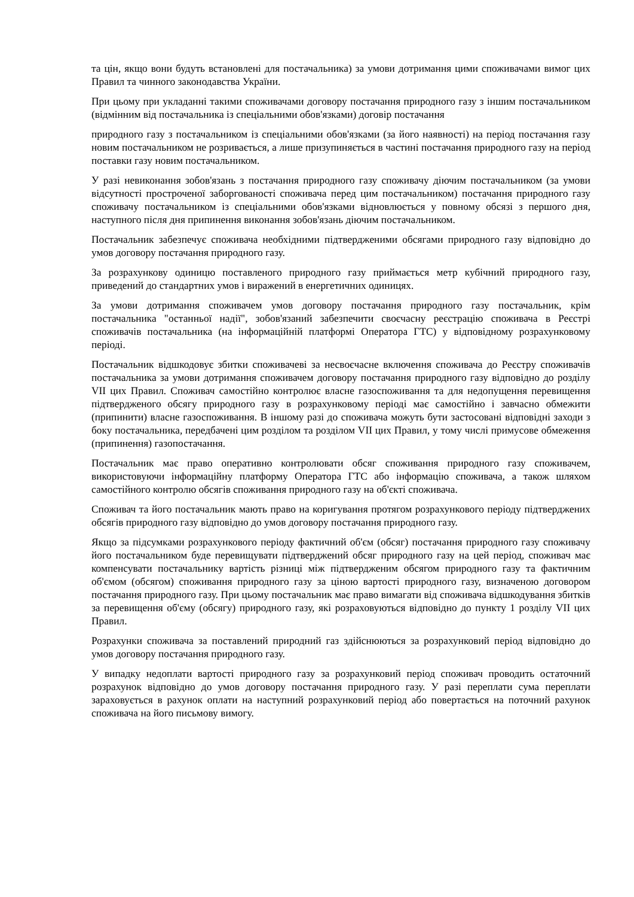та цін, якщо вони будуть встановлені для постачальника) за умови дотримання цими споживачами вимог цих Правил та чинного законодавства України.
При цьому при укладанні такими споживачами договору постачання природного газу з іншим постачальником (відмінним від постачальника із спеціальними обов'язками) договір постачання
природного газу з постачальником із спеціальними обов'язками (за його наявності) на період постачання газу новим постачальником не розривається, а лише призупиняється в частині постачання природного газу на період поставки газу новим постачальником.
У разі невиконання зобов'язань з постачання природного газу споживачу діючим постачальником (за умови відсутності простроченої заборгованості споживача перед цим постачальником) постачання природного газу споживачу постачальником із спеціальними обов'язками відновлюється у повному обсязі з першого дня, наступного після дня припинення виконання зобов'язань діючим постачальником.
Постачальник забезпечує споживача необхідними підтвердженими обсягами природного газу відповідно до умов договору постачання природного газу.
За розрахункову одиницю поставленого природного газу приймається метр кубічний природного газу, приведений до стандартних умов і виражений в енергетичних одиницях.
За умови дотримання споживачем умов договору постачання природного газу постачальник, крім постачальника "останньої надії", зобов'язаний забезпечити своєчасну реєстрацію споживача в Реєстрі споживачів постачальника (на інформаційній платформі Оператора ГТС) у відповідному розрахунковому періоді.
Постачальник відшкодовує збитки споживачеві за несвоєчасне включення споживача до Реєстру споживачів постачальника за умови дотримання споживачем договору постачання природного газу відповідно до розділу VII цих Правил. Споживач самостійно контролює власне газоспоживання та для недопущення перевищення підтвердженого обсягу природного газу в розрахунковому періоді має самостійно і завчасно обмежити (припинити) власне газоспоживання. В іншому разі до споживача можуть бути застосовані відповідні заходи з боку постачальника, передбачені цим розділом та розділом VII цих Правил, у тому числі примусове обмеження (припинення) газопостачання.
Постачальник має право оперативно контролювати обсяг споживання природного газу споживачем, використовуючи інформаційну платформу Оператора ГТС або інформацію споживача, а також шляхом самостійного контролю обсягів споживання природного газу на об'єкті споживача.
Споживач та його постачальник мають право на коригування протягом розрахункового періоду підтверджених обсягів природного газу відповідно до умов договору постачання природного газу.
Якщо за підсумками розрахункового періоду фактичний об'єм (обсяг) постачання природного газу споживачу його постачальником буде перевищувати підтверджений обсяг природного газу на цей період, споживач має компенсувати постачальнику вартість різниці між підтвердженим обсягом природного газу та фактичним об'ємом (обсягом) споживання природного газу за ціною вартості природного газу, визначеною договором постачання природного газу. При цьому постачальник має право вимагати від споживача відшкодування збитків за перевищення об'єму (обсягу) природного газу, які розраховуються відповідно до пункту 1 розділу VII цих Правил.
Розрахунки споживача за поставлений природний газ здійснюються за розрахунковий період відповідно до умов договору постачання природного газу.
У випадку недоплати вартості природного газу за розрахунковий період споживач проводить остаточний розрахунок відповідно до умов договору постачання природного газу. У разі переплати сума переплати зараховується в рахунок оплати на наступний розрахунковий період або повертається на поточний рахунок споживача на його письмову вимогу.